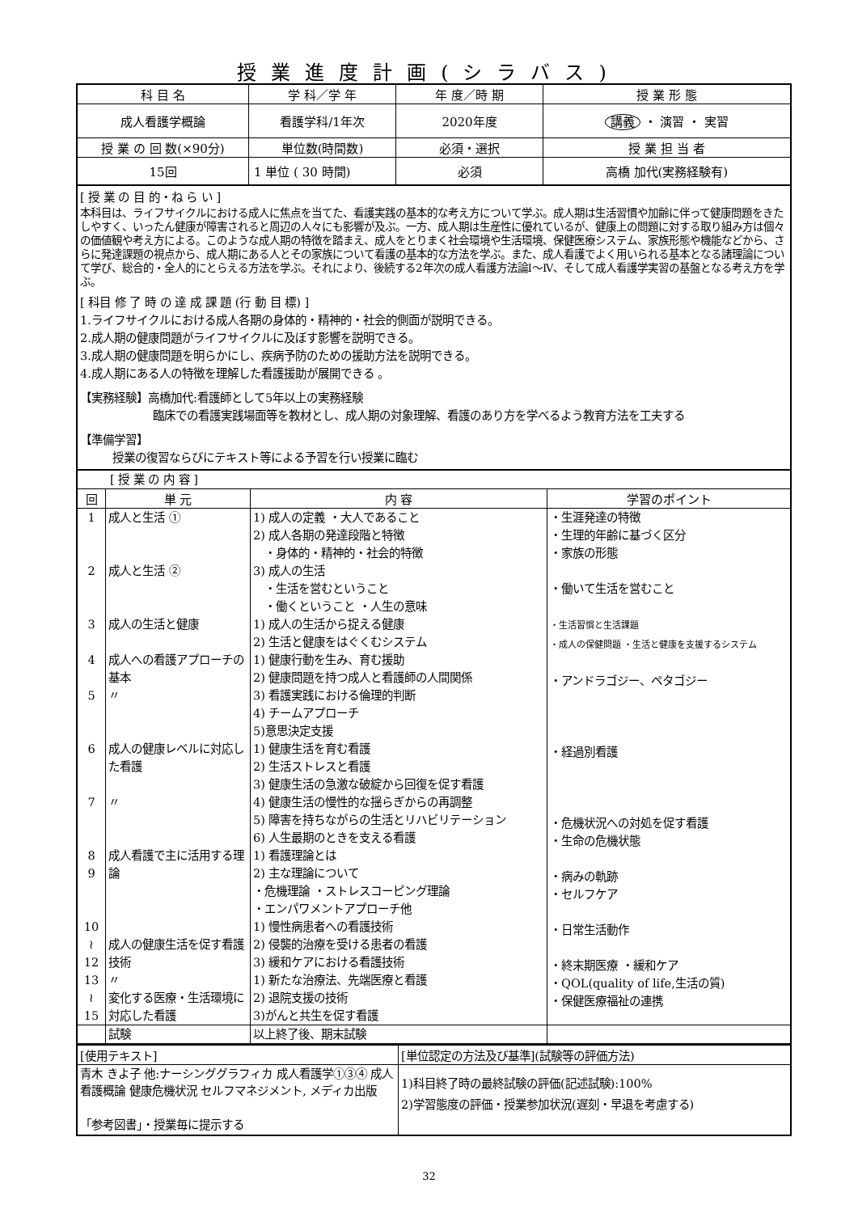授業進度計画(シラバス)
| 科 目 名 | 学 科／学 年 | 年 度／時 期 | 授 業 形 態 |
| --- | --- | --- | --- |
| 成人看護学概論 | 看護学科/1年次 | 2020年度 | 講義 ・ 演習 ・ 実習 |
| 授 業 の 回 数(×90分) | 単位数(時間数) | 必須・選択 | 授 業 担 当 者 |
| 15回 | 1 単位 ( 30 時間) | 必須 | 高橋 加代(実務経験有) |
[ 授 業 の 目 的・ね ら い ]
本科目は、ライフサイクルにおける成人に焦点を当てた、看護実践の基本的な考え方について学ぶ。成人期は生活習慣や加齢に伴って健康問題をきたしやすく、いったん健康が障害されると周辺の人々にも影響が及ぶ。一方、成人期は生産性に優れているが、健康上の問題に対する取り組み方は個々の価値観や考え方による。このような成人期の特徴を踏まえ、成人をとりまく社会環境や生活環境、保健医療システム、家族形態や機能などから、さらに発達課題の視点から、成人期にある人とその家族について看護の基本的な方法を学ぶ。また、成人看護でよく用いられる基本となる諸理論について学び、総合的・全人的にとらえる方法を学ぶ。それにより、後続する2年次の成人看護方法論Ⅰ～Ⅳ、そして成人看護学実習の基盤となる考え方を学ぶ。
[ 科目 修 了 時 の 達 成 課 題 (行 動 目 標) ]
1.ライフサイクルにおける成人各期の身体的・精神的・社会的側面が説明できる。
2.成人期の健康問題がライフサイクルに及ぼす影響を説明できる。
3.成人期の健康問題を明らかにし、疾病予防のための援助方法を説明できる。
4.成人期にある人の特徴を理解した看護援助が展開できる 。
【実務経験】高橋加代:看護師として5年以上の実務経験
臨床での看護実践場面等を教材とし、成人期の対象理解、看護のあり方を学べるよう教育方法を工夫する
【準備学習】
授業の復習ならびにテキスト等による予習を行い授業に臨む
| [ 授 業 の 内 容 ] | | | |
| 回 | 単 元 | 内 容 | 学習のポイント |
| 1 2 3 4 5 6 7 8 9 10 ≀ 12 13 ≀ 15 | 成人と生活 ① 成人と生活 ② 成人の生活と健康 成人への看護アプローチの基本 〃 成人の健康レベルに対応した看護 〃 成人看護で主に活用する理論 成人の健康生活を促す看護技術 〃 変化する医療・生活環境に対応した看護 | 1) 成人の定義 ・大人であること 2) 成人各期の発達段階と特徴 ・身体的・精神的・社会的特徴 3) 成人の生活 ・生活を営むということ ・働くということ ・人生の意味 1) 成人の生活から捉える健康 2) 生活と健康をはぐくむシステム 1) 健康行動を生み、育む援助 2) 健康問題を持つ成人と看護師の人間関係 3) 看護実践における倫理的判断 4) チームアプローチ 5)意思決定支援 1) 健康生活を育む看護 2) 生活ストレスと看護 3) 健康生活の急激な破綻から回復を促す看護 4) 健康生活の慢性的な揺らぎからの再調整 5) 障害を持ちながらの生活とリハビリテーション 6) 人生最期のときを支える看護 1) 看護理論とは 2) 主な理論について ・危機理論 ・ストレスコーピング理論 ・エンパワメントアプローチ他 1) 慢性病患者への看護技術 2) 侵襲的治療を受ける患者の看護 3) 緩和ケアにおける看護技術 1) 新たな治療法、先端医療と看護 2) 退院支援の技術 3)がんと共生を促す看護 | ・生涯発達の特徴 ・生理的年齢に基づく区分 ・家族の形態 ・働いて生活を営むこと ・生活習慣と生活課題 ・成人の保健問題 ・生活と健康を支援するシステム ・アンドラゴジー、ペタゴジー ・経過別看護 ・危機状況への対処を促す看護 ・生命の危機状態 ・病みの軌跡 ・セルフケア ・日常生活動作 ・終末期医療 ・緩和ケア ・QOL(quality of life,生活の質) ・保健医療福祉の連携 |
| | 試験 | 以上終了後、期末試験 | |
| [使用テキスト] | [単位認定の方法及び基準](試験等の評価方法) |
| 青木 きよ子 他:ナーシンググラフィカ 成人看護学①③④ 成人看護概論 健康危機状況 セルフマネジメント, メディカ出版 「参考図書」・授業毎に提示する | 1)科目終了時の最終試験の評価(記述試験):100% 2)学習態度の評価・授業参加状況(遅刻・早退を考慮する) |
32